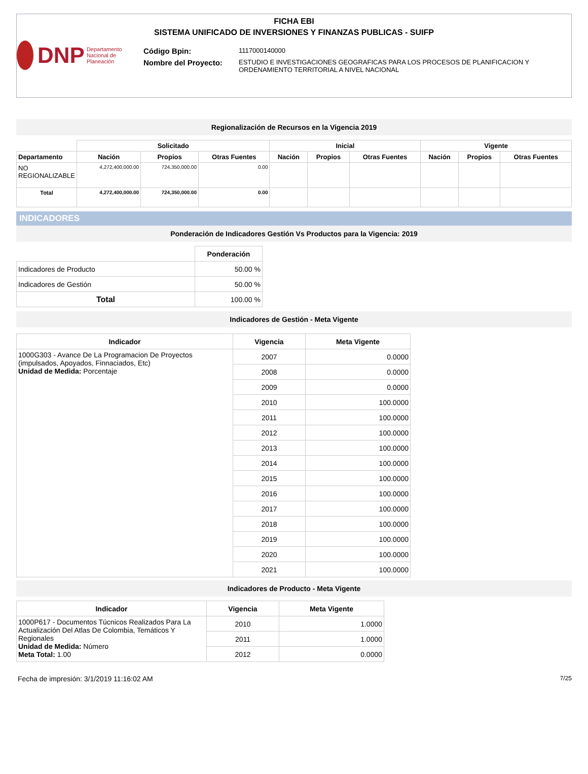FICHA EBI
SISTEMA UNIFICADO DE INVERSIONES Y FINANZAS PUBLICAS - SUIFP
DNP Departamento Nacional de Planeación
Código Bpin: 1117000140000
Nombre del Proyecto: ESTUDIO E INVESTIGACIONES GEOGRAFICAS PARA LOS PROCESOS DE PLANIFICACION Y ORDENAMIENTO TERRITORIAL A NIVEL NACIONAL
Regionalización de Recursos en la Vigencia 2019
| | Solicitado | | | Inicial | | | Vigente | | |
| --- | --- | --- | --- | --- | --- | --- | --- | --- | --- |
| Departamento | Nación | Propios | Otras Fuentes | Nación | Propios | Otras Fuentes | Nación | Propios | Otras Fuentes |
| NO REGIONALIZABLE | 4,272,400,000.00 | 724,350,000.00 | 0.00 | | | | | | |
| Total | 4,272,400,000.00 | 724,350,000.00 | 0.00 | | | | | | |
INDICADORES
Ponderación de Indicadores Gestión Vs Productos para la Vigencia: 2019
| | Ponderación |
| --- | --- |
| Indicadores de Producto | 50.00 % |
| Indicadores de Gestión | 50.00 % |
| Total | 100.00 % |
Indicadores de Gestión - Meta Vigente
| Indicador | Vigencia | Meta Vigente |
| --- | --- | --- |
| 1000G303 - Avance De La Programacion De Proyectos (impulsados, Apoyados, Finnaciados, Etc) Unidad de Medida: Porcentaje | 2007 | 0.0000 |
| | 2008 | 0.0000 |
| | 2009 | 0.0000 |
| | 2010 | 100.0000 |
| | 2011 | 100.0000 |
| | 2012 | 100.0000 |
| | 2013 | 100.0000 |
| | 2014 | 100.0000 |
| | 2015 | 100.0000 |
| | 2016 | 100.0000 |
| | 2017 | 100.0000 |
| | 2018 | 100.0000 |
| | 2019 | 100.0000 |
| | 2020 | 100.0000 |
| | 2021 | 100.0000 |
Indicadores de Producto - Meta Vigente
| Indicador | Vigencia | Meta Vigente |
| --- | --- | --- |
| 1000P617 - Documentos Túcnicos Realizados Para La Actualización Del Atlas De Colombia, Temáticos Y Regionales Unidad de Medida: Número Meta Total: 1.00 | 2010 | 1.0000 |
| | 2011 | 1.0000 |
| | 2012 | 0.0000 |
Fecha de impresión: 3/1/2019 11:16:02 AM 7/25